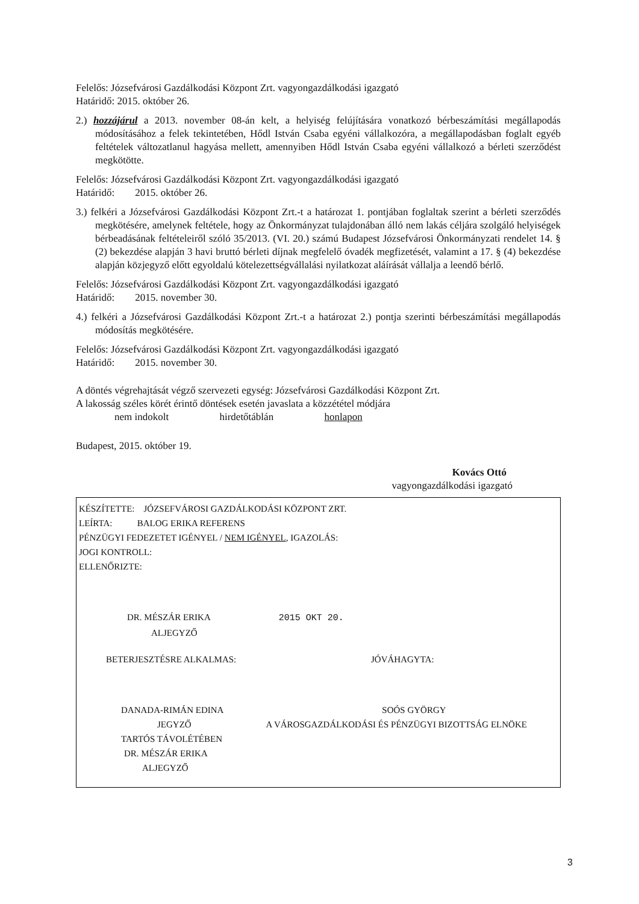Felelős: Józsefvárosi Gazdálkodási Központ Zrt. vagyongazdálkodási igazgató
Határidő: 2015. október 26.
2.) hozzájárul a 2013. november 08-án kelt, a helyiség felújítására vonatkozó bérbeszámítási megállapodás módosításához a felek tekintetében, Hődl István Csaba egyéni vállalkozóra, a megállapodásban foglalt egyéb feltételek változatlanul hagyása mellett, amennyiben Hődl István Csaba egyéni vállalkozó a bérleti szerződést megkötötte.
Felelős: Józsefvárosi Gazdálkodási Központ Zrt. vagyongazdálkodási igazgató
Határidő: 2015. október 26.
3.) felkéri a Józsefvárosi Gazdálkodási Központ Zrt.-t a határozat 1. pontjában foglaltak szerint a bérleti szerződés megkötésére, amelynek feltétele, hogy az Önkormányzat tulajdonában álló nem lakás céljára szolgáló helyiségek bérbeadásának feltételeiről szóló 35/2013. (VI. 20.) számú Budapest Józsefvárosi Önkormányzati rendelet 14. § (2) bekezdése alapján 3 havi bruttó bérleti díjnak megfelelő óvadék megfizetését, valamint a 17. § (4) bekezdése alapján közjegyző előtt egyoldalú kötelezettségvállalási nyilatkozat aláírását vállalja a leendő bérlő.
Felelős: Józsefvárosi Gazdálkodási Központ Zrt. vagyongazdálkodási igazgató
Határidő: 2015. november 30.
4.) felkéri a Józsefvárosi Gazdálkodási Központ Zrt.-t a határozat 2.) pontja szerinti bérbeszámítási megállapodás módosítás megkötésére.
Felelős: Józsefvárosi Gazdálkodási Központ Zrt. vagyongazdálkodási igazgató
Határidő: 2015. november 30.
A döntés végrehajtását végző szervezeti egység: Józsefvárosi Gazdálkodási Központ Zrt.
A lakosság széles körét érintő döntések esetén javaslata a közzététel módjára
nem indokolt hirdetőtáblán honlapon
Budapest, 2015. október 19.
Kovács Ottó
vagyongazdálkodási igazgató
KÉSZÍTETTE: JÓZSEFVÁROSI GAZDÁLKODÁSI KÖZPONT ZRT.
LEÍRTA: BALOG ERIKA REFERENS
PÉNZÜGYI FEDEZETET IGÉNYEL / NEM IGÉNYEL, IGAZOLÁS:
JOGI KONTROLL:
ELLENŐRIZTE:
DR. MÉSZÁR ERIKA 2015 OKT 20.
ALJEGYZŐ
BETERJESZTÉSRE ALKALMAS: JÓVÁHAGYTA:
DANADA-RIMÁN EDINA SOÓS GYÖRGY
JEGYZŐ A VÁROSGAZDÁLKODÁSI ÉS PÉNZÜGYI BIZOTTSÁG ELNÖKE
TARTÓS TÁVOLÉTÉBEN
DR. MÉSZÁR ERIKA
ALJEGYZŐ
3